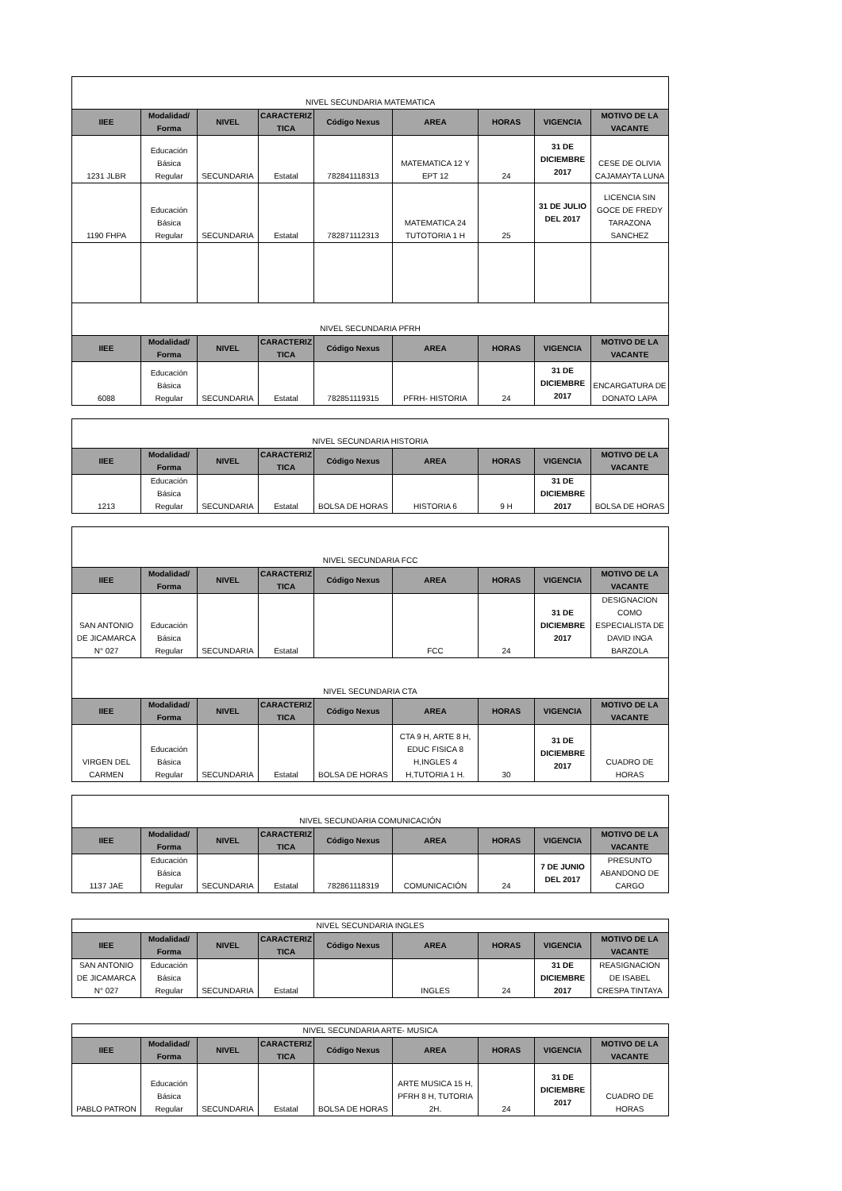| NIVEL SECUNDARIA MATEMATICA | | | | | | | | |
| IIEE | Modalidad/ Forma | NIVEL | CARACTERIZ TICA | Código Nexus | AREA | HORAS | VIGENCIA | MOTIVO DE LA VACANTE |
| 1231 JLBR | Educación Básica Regular | SECUNDARIA | Estatal | 782841118313 | MATEMATICA 12 Y EPT 12 | 24 | 31 DE DICIEMBRE 2017 | CESE DE OLIVIA CAJAMAYTA LUNA |
| 1190 FHPA | Educación Básica Regular | SECUNDARIA | Estatal | 782871112313 | MATEMATICA 24 TUTOTORIA 1 H | 25 | 31 DE JULIO DEL 2017 | LICENCIA SIN GOCE DE FREDY TARAZONA SANCHEZ |
| NIVEL SECUNDARIA PFRH | | | | | | | | |
| IIEE | Modalidad/ Forma | NIVEL | CARACTERIZ TICA | Código Nexus | AREA | HORAS | VIGENCIA | MOTIVO DE LA VACANTE |
| 6088 | Educación Básica Regular | SECUNDARIA | Estatal | 782851119315 | PFRH- HISTORIA | 24 | 31 DE DICIEMBRE 2017 | ENCARGATURA DE DONATO LAPA |
| NIVEL SECUNDARIA HISTORIA | | | | | | | | |
| IIEE | Modalidad/ Forma | NIVEL | CARACTERIZ TICA | Código Nexus | AREA | HORAS | VIGENCIA | MOTIVO DE LA VACANTE |
| 1213 | Educación Básica Regular | SECUNDARIA | Estatal | BOLSA DE HORAS | HISTORIA 6 | 9 H | 31 DE DICIEMBRE 2017 | BOLSA DE HORAS |
| NIVEL SECUNDARIA FCC | | | | | | | | |
| IIEE | Modalidad/ Forma | NIVEL | CARACTERIZ TICA | Código Nexus | AREA | HORAS | VIGENCIA | MOTIVO DE LA VACANTE |
| SAN ANTONIO DE JICAMARCA N° 027 | Educación Básica Regular | SECUNDARIA | Estatal | | FCC | 24 | 31 DE DICIEMBRE 2017 | DESIGNACION COMO ESPECIALISTA DE DAVID INGA BARZOLA |
| NIVEL SECUNDARIA CTA | | | | | | | | |
| IIEE | Modalidad/ Forma | NIVEL | CARACTERIZ TICA | Código Nexus | AREA | HORAS | VIGENCIA | MOTIVO DE LA VACANTE |
| VIRGEN DEL CARMEN | Educación Básica Regular | SECUNDARIA | Estatal | BOLSA DE HORAS | CTA 9 H, ARTE 8 H, EDUC FISICA 8 H,INGLES 4 H,TUTORIA 1 H. | 30 | 31 DE DICIEMBRE 2017 | CUADRO DE HORAS |
| NIVEL SECUNDARIA COMUNICACIÓN | | | | | | | | |
| IIEE | Modalidad/ Forma | NIVEL | CARACTERIZ TICA | Código Nexus | AREA | HORAS | VIGENCIA | MOTIVO DE LA VACANTE |
| 1137 JAE | Educación Básica Regular | SECUNDARIA | Estatal | 782861118319 | COMUNICACIÓN | 24 | 7 DE JUNIO DEL 2017 | PRESUNTO ABANDONO DE CARGO |
| NIVEL SECUNDARIA INGLES | | | | | | | | |
| IIEE | Modalidad/ Forma | NIVEL | CARACTERIZ TICA | Código Nexus | AREA | HORAS | VIGENCIA | MOTIVO DE LA VACANTE |
| SAN ANTONIO DE JICAMARCA N° 027 | Educación Básica Regular | SECUNDARIA | Estatal | | INGLES | 24 | 31 DE DICIEMBRE 2017 | REASIGNACION DE ISABEL CRESPA TINTAYA |
| NIVEL SECUNDARIA ARTE- MUSICA | | | | | | | | |
| IIEE | Modalidad/ Forma | NIVEL | CARACTERIZ TICA | Código Nexus | AREA | HORAS | VIGENCIA | MOTIVO DE LA VACANTE |
| PABLO PATRON | Educación Básica Regular | SECUNDARIA | Estatal | BOLSA DE HORAS | ARTE MUSICA 15 H, PFRH 8 H, TUTORIA 2H. | 24 | 31 DE DICIEMBRE 2017 | CUADRO DE HORAS |